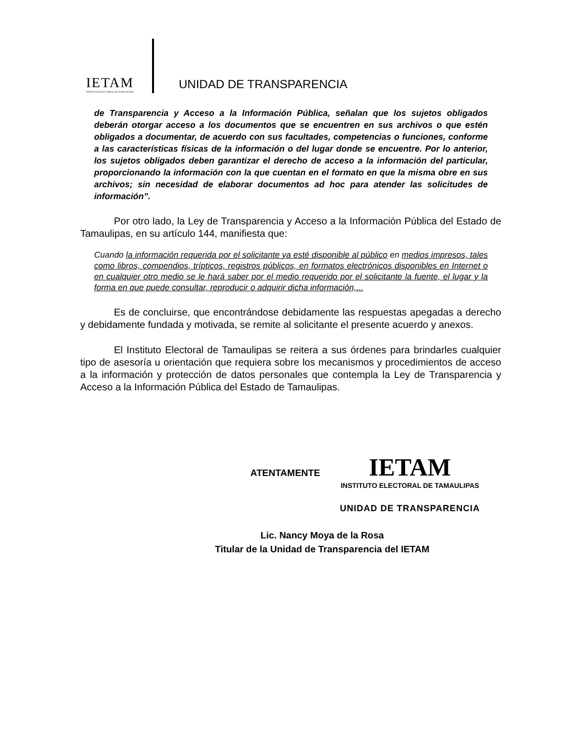IETAM
INSTITUTO ELECTORAL DE TAMAULIPAS
UNIDAD DE TRANSPARENCIA
de Transparencia y Acceso a la Información Pública, señalan que los sujetos obligados deberán otorgar acceso a los documentos que se encuentren en sus archivos o que estén obligados a documentar, de acuerdo con sus facultades, competencias o funciones, conforme a las características físicas de la información o del lugar donde se encuentre. Por lo anterior, los sujetos obligados deben garantizar el derecho de acceso a la información del particular, proporcionando la información con la que cuentan en el formato en que la misma obre en sus archivos; sin necesidad de elaborar documentos ad hoc para atender las solicitudes de información”.
Por otro lado, la Ley de Transparencia y Acceso a la Información Pública del Estado de Tamaulipas, en su artículo 144, manifiesta que:
Cuando la información requerida por el solicitante ya esté disponible al público en medios impresos, tales como libros, compendios, trípticos, registros públicos, en formatos electrónicos disponibles en Internet o en cualquier otro medio se le hará saber por el medio requerido por el solicitante la fuente, el lugar y la forma en que puede consultar, reproducir o adquirir dicha información,...
Es de concluirse, que encontrándose debidamente las respuestas apegadas a derecho y debidamente fundada y motivada, se remite al solicitante el presente acuerdo y anexos.
El Instituto Electoral de Tamaulipas se reitera a sus órdenes para brindarles cualquier tipo de asesoría u orientación que requiera sobre los mecanismos y procedimientos de acceso a la información y protección de datos personales que contempla la Ley de Transparencia y Acceso a la Información Pública del Estado de Tamaulipas.
ATENTAMENTE
IETAM
INSTITUTO ELECTORAL DE TAMAULIPAS
UNIDAD DE TRANSPARENCIA
Lic. Nancy Moya de la Rosa
Titular de la Unidad de Transparencia del IETAM